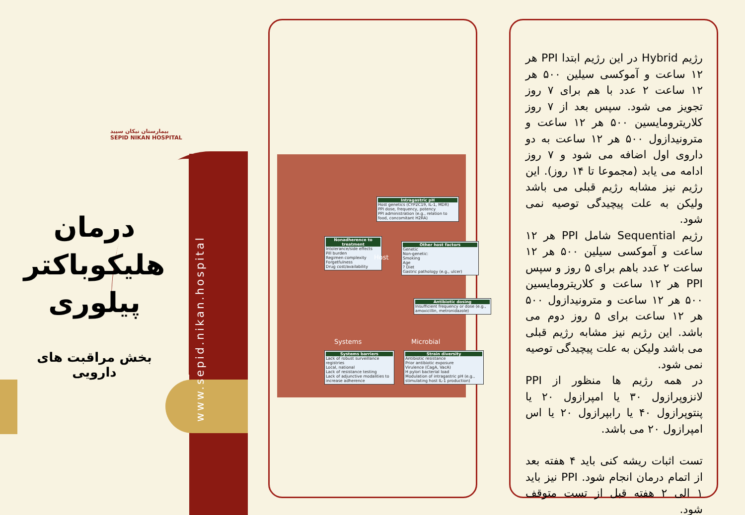بیمارستان نیکان سپید
SEPID NIKAN HOSPITAL
درمان هلیکوباکتر پیلوری
بخش مراقبت های دارویی
www.sepid.nikan.hospital
Intragastric pH
Host genetics (CYP2C19, IL-1, MDR)
PPI dose, frequency, potency
PPI administration (e.g., relation to food, concomitant H2RA)
Nonadherence to treatment
Intolerance/side effects
Pill burden
Regimen complexity
Forgetfulness
Drug cost/availability
Other host factors
Genetic
Non-genetic:
Smoking
Age
? Diet
Gastric pathology (e.g., ulcer)
Host
Antibiotic dosing
Insufficient frequency or dose (e.g., amoxicillin, metronidazole)
Systems Microbial
Systems barriers
Lack of robust surveillance registries
Local, national
Lack of resistance testing
Lack of adjunctive modalities to increase adherence
Strain diversity
Antibiotic resistance
Prior antibiotic exposure
Virulence (CagA, VacA)
H pylori bacterial load
Modulation of intragastric pH (e.g., stimulating host IL-1 production)
رژیم Hybrid در این رژیم ابتدا PPI هر ۱۲ ساعت و آموکسی سیلین ۵۰۰ هر ۱۲ ساعت ۲ عدد با هم برای ۷ روز تجویز می شود. سپس بعد از ۷ روز کلاریترومایسین ۵۰۰ هر ۱۲ ساعت و مترونیدازول ۵۰۰ هر ۱۲ ساعت به دو داروی اول اضافه می شود و ۷ روز ادامه می یابد (مجموعا تا ۱۴ روز). این رژیم نیز مشابه رژیم قبلی می باشد ولیکن به علت پیچیدگی توصیه نمی شود.
رژیم Sequential شامل PPI هر ۱۲ ساعت و آموکسی سیلین ۵۰۰ هر ۱۲ ساعت ۲ عدد باهم برای ۵ روز و سپس PPI هر ۱۲ ساعت و کلاریترومایسین ۵۰۰ هر ۱۲ ساعت و مترونیدازول ۵۰۰ هر ۱۲ ساعت برای ۵ روز دوم می باشد. این رژیم نیز مشابه رژیم قبلی می باشد ولیکن به علت پیچیدگی توصیه نمی شود.
در همه رژیم ها منظور از PPI لانزوپرازول ۳۰ یا امپرازول ۲۰ یا پنتوپرازول ۴۰ یا رابپرازول ۲۰ یا اس امپرازول ۲۰ می باشد.
تست اثبات ریشه کنی باید ۴ هفته بعد از اتمام درمان انجام شود. PPI نیز باید ۱ الی ۲ هفته قبل از تست متوقف شود.